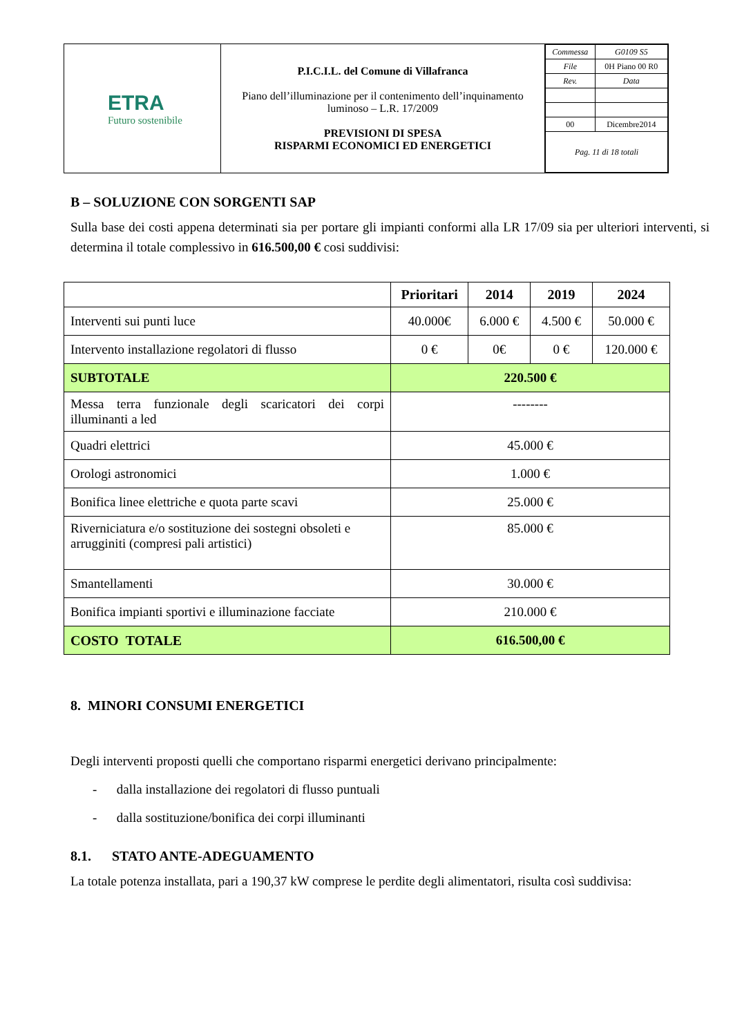| ETRA Futuro sostenibile | P.I.C.I.L. del Comune di Villafranca Piano dell’illuminazione per il contenimento dell’inquinamento luminoso – L.R. 17/2009 PREVISIONI DI SPESA RISPARMI ECONOMICI ED ENERGETICI | / Commessa / G0109 S5 / / File / 0H Piano 00 R0 / / Rev. / Data / / 00 / Dicembre2014 / / Pag. 11 di 18 totali / / |
B – SOLUZIONE CON SORGENTI SAP
Sulla base dei costi appena determinati sia per portare gli impianti conformi alla LR 17/09 sia per ulteriori interventi, si determina il totale complessivo in 616.500,00 € cosi suddivisi:
| | Prioritari | 2014 | 2019 | 2024 |
| --- | --- | --- | --- | --- |
| Interventi sui punti luce | 40.000€ | 6.000 € | 4.500 € | 50.000 € |
| Intervento installazione regolatori di flusso | 0 € | 0€ | 0 € | 120.000 € |
| SUBTOTALE | 220.500 € | | | |
| Messa terra funzionale degli scaricatori dei corpi illuminanti a led | -------- | | | |
| Quadri elettrici | 45.000 € | | | |
| Orologi astronomici | 1.000 € | | | |
| Bonifica linee elettriche e quota parte scavi | 25.000 € | | | |
| Riverniciatura e/o sostituzione dei sostegni obsoleti e arrugginiti (compresi pali artistici) | 85.000 € | | | |
| Smantellamenti | 30.000 € | | | |
| Bonifica impianti sportivi e illuminazione facciate | 210.000 € | | | |
| COSTO TOTALE | 616.500,00 € | | | |
8. MINORI CONSUMI ENERGETICI
Degli interventi proposti quelli che comportano risparmi energetici derivano principalmente:
- dalla installazione dei regolatori di flusso puntuali
- dalla sostituzione/bonifica dei corpi illuminanti
8.1. STATO ANTE-ADEGUAMENTO
La totale potenza installata, pari a 190,37 kW comprese le perdite degli alimentatori, risulta così suddivisa: